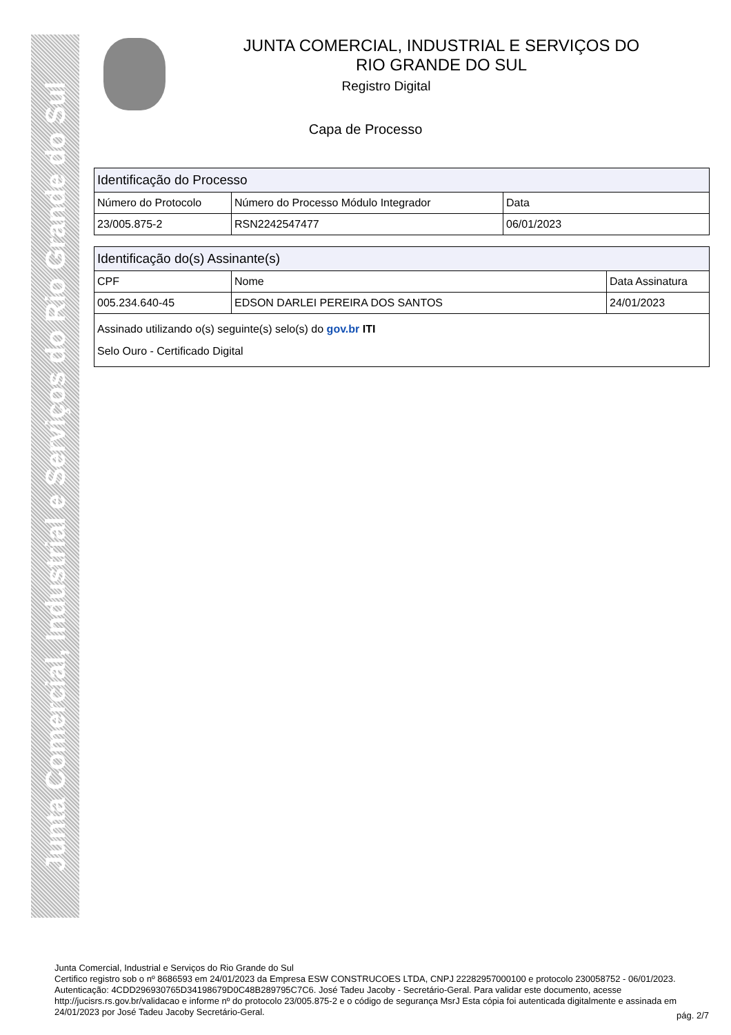Junta Comercial, Industrial e Serviços do Rio Grande do Sul
JUNTA COMERCIAL, INDUSTRIAL E SERVIÇOS DO
RIO GRANDE DO SUL
Registro Digital
Capa de Processo
| Identificação do Processo | | |
| --- | --- | --- |
| Número do Protocolo | Número do Processo Módulo Integrador | Data |
| 23/005.875-2 | RSN2242547477 | 06/01/2023 |
| Identificação do(s) Assinante(s) | | |
| --- | --- | --- |
| CPF | Nome | Data Assinatura |
| 005.234.640-45 | EDSON DARLEI PEREIRA DOS SANTOS | 24/01/2023 |
| Assinado utilizando o(s) seguinte(s) selo(s) do gov.br ITI Selo Ouro - Certificado Digital | | |
Junta Comercial, Industrial e Serviços do Rio Grande do Sul
Certifico registro sob o nº 8686593 em 24/01/2023 da Empresa ESW CONSTRUCOES LTDA, CNPJ 22282957000100 e protocolo 230058752 - 06/01/2023. Autenticação: 4CDD296930765D34198679D0C48B289795C7C6. José Tadeu Jacoby - Secretário-Geral. Para validar este documento, acesse http://jucisrs.rs.gov.br/validacao e informe nº do protocolo 23/005.875-2 e o código de segurança MsrJ Esta cópia foi autenticada digitalmente e assinada em 24/01/2023 por José Tadeu Jacoby Secretário-Geral.
pág. 2/7